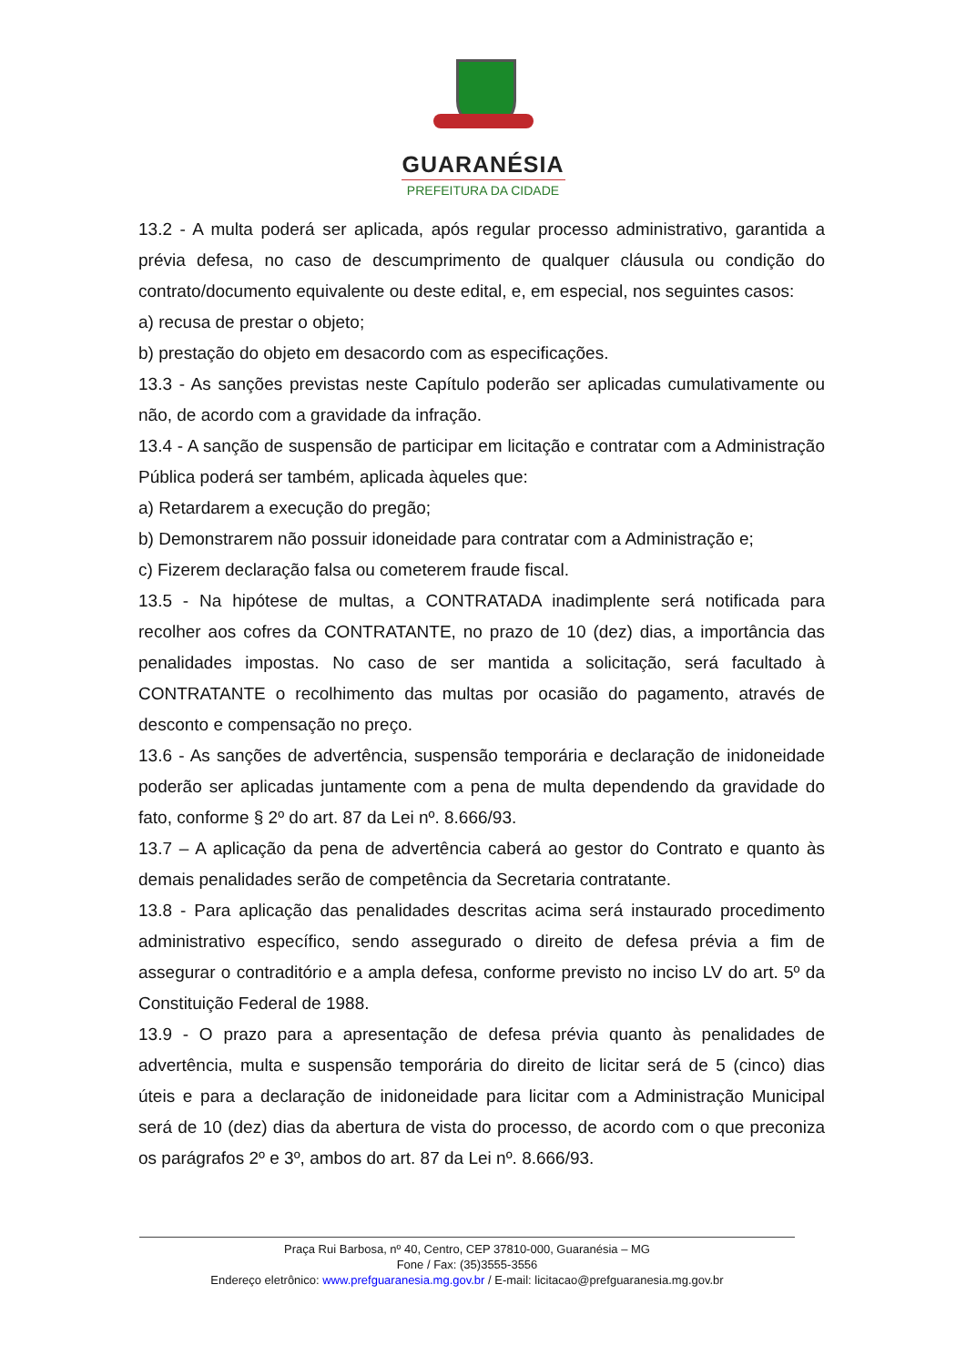GUARANÉSIA
PREFEITURA DA CIDADE
13.2 - A multa poderá ser aplicada, após regular processo administrativo, garantida a prévia defesa, no caso de descumprimento de qualquer cláusula ou condição do contrato/documento equivalente ou deste edital, e, em especial, nos seguintes casos:
a) recusa de prestar o objeto;
b) prestação do objeto em desacordo com as especificações.
13.3 - As sanções previstas neste Capítulo poderão ser aplicadas cumulativamente ou não, de acordo com a gravidade da infração.
13.4 - A sanção de suspensão de participar em licitação e contratar com a Administração Pública poderá ser também, aplicada àqueles que:
a) Retardarem a execução do pregão;
b) Demonstrarem não possuir idoneidade para contratar com a Administração e;
c) Fizerem declaração falsa ou cometerem fraude fiscal.
13.5 - Na hipótese de multas, a CONTRATADA inadimplente será notificada para recolher aos cofres da CONTRATANTE, no prazo de 10 (dez) dias, a importância das penalidades impostas. No caso de ser mantida a solicitação, será facultado à CONTRATANTE o recolhimento das multas por ocasião do pagamento, através de desconto e compensação no preço.
13.6 - As sanções de advertência, suspensão temporária e declaração de inidoneidade poderão ser aplicadas juntamente com a pena de multa dependendo da gravidade do fato, conforme § 2º do art. 87 da Lei nº. 8.666/93.
13.7 – A aplicação da pena de advertência caberá ao gestor do Contrato e quanto às demais penalidades serão de competência da Secretaria contratante.
13.8 - Para aplicação das penalidades descritas acima será instaurado procedimento administrativo específico, sendo assegurado o direito de defesa prévia a fim de assegurar o contraditório e a ampla defesa, conforme previsto no inciso LV do art. 5º da Constituição Federal de 1988.
13.9 - O prazo para a apresentação de defesa prévia quanto às penalidades de advertência, multa e suspensão temporária do direito de licitar será de 5 (cinco) dias úteis e para a declaração de inidoneidade para licitar com a Administração Municipal será de 10 (dez) dias da abertura de vista do processo, de acordo com o que preconiza os parágrafos 2º e 3º, ambos do art. 87 da Lei nº. 8.666/93.
Praça Rui Barbosa, nº 40, Centro, CEP 37810-000, Guaranésia – MG
Fone / Fax: (35)3555-3556
Endereço eletrônico: www.prefguaranesia.mg.gov.br / E-mail: licitacao@prefguaranesia.mg.gov.br